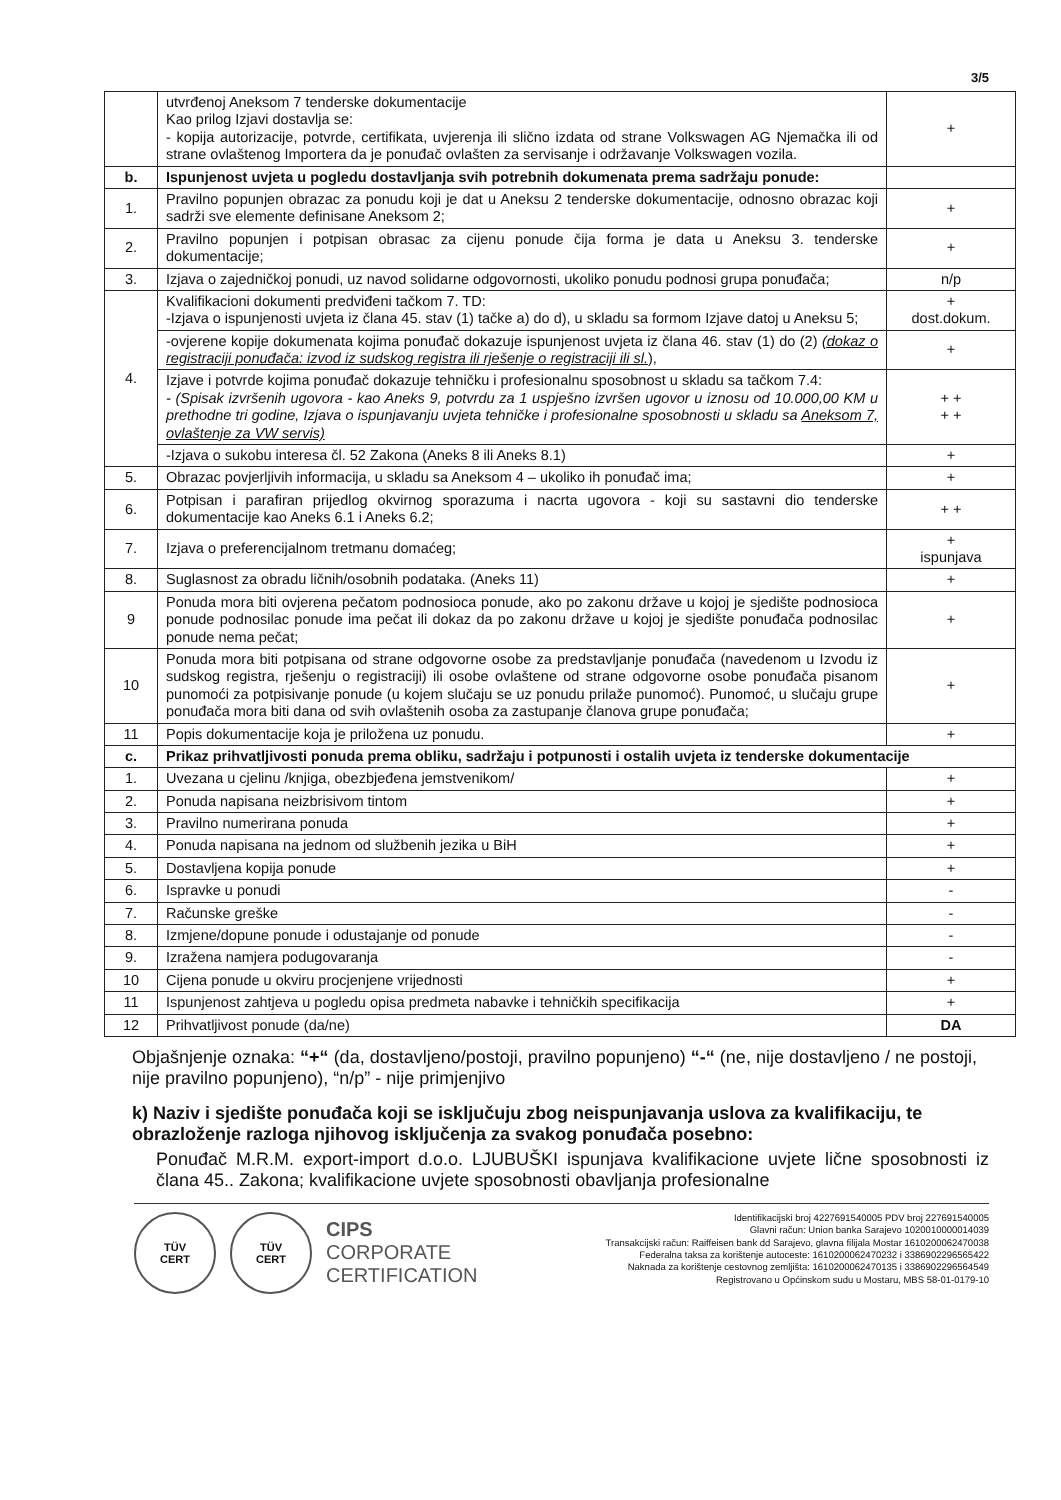3/5
| | utvrđenoj Aneksom 7 tenderske dokumentacije Kao prilog Izjavi dostavlja se: - kopija autorizacije, potvrde, certifikata, uvjerenja ili slično izdata od strane Volkswagen AG Njemačka ili od strane ovlaštenog Importera da je ponuđač ovlašten za servisanje i održavanje Volkswagen vozila. | + |
| b. | Ispunjenost uvjeta u pogledu dostavljanja svih potrebnih dokumenata prema sadržaju ponude: | |
| 1. | Pravilno popunjen obrazac za ponudu koji je dat u Aneksu 2 tenderske dokumentacije, odnosno obrazac koji sadrži sve elemente definisane Aneksom 2; | + |
| 2. | Pravilno popunjen i potpisan obrasac za cijenu ponude čija forma je data u Aneksu 3. tenderske dokumentacije; | + |
| 3. | Izjava o zajedničkoj ponudi, uz navod solidarne odgovornosti, ukoliko ponudu podnosi grupa ponuđača; | n/p |
| 4. | Kvalifikacioni dokumenti predviđeni tačkom 7. TD: -Izjava o ispunjenosti uvjeta iz člana 45. stav (1) tačke a) do d), u skladu sa formom Izjave datoj u Aneksu 5; | + dost.dokum. |
| | -ovjerene kopije dokumenata kojima ponuđač dokazuje ispunjenost uvjeta iz člana 46. stav (1) do (2) (dokaz o registraciji ponuđača: izvod iz sudskog registra ili rješenje o registraciji ili sl. ), | + |
| | Izjave i potvrde kojima ponuđač dokazuje tehničku i profesionalnu sposobnost u skladu sa tačkom 7.4: - (Spisak izvršenih ugovora - kao Aneks 9, potvrdu za 1 uspješno izvršen ugovor u iznosu od 10.000,00 KM u prethodne tri godine, Izjava o ispunjavanju uvjeta tehničke i profesionalne sposobnosti u skladu sa Aneksom 7, ovlaštenje za VW servis) | + + + + |
| | -Izjava o sukobu interesa čl. 52 Zakona (Aneks 8 ili Aneks 8.1) | + |
| 5. | Obrazac povjerljivih informacija, u skladu sa Aneksom 4 – ukoliko ih ponuđač ima; | + |
| 6. | Potpisan i parafiran prijedlog okvirnog sporazuma i nacrta ugovora - koji su sastavni dio tenderske dokumentacije kao Aneks 6.1 i Aneks 6.2; | + + |
| 7. | Izjava o preferencijalnom tretmanu domaćeg; | + ispunjava |
| 8. | Suglasnost za obradu ličnih/osobnih podataka. (Aneks 11) | + |
| 9 | Ponuda mora biti ovjerena pečatom podnosioca ponude, ako po zakonu države u kojoj je sjedište podnosioca ponude podnosilac ponude ima pečat ili dokaz da po zakonu države u kojoj je sjedište ponuđača podnosilac ponude nema pečat; | + |
| 10 | Ponuda mora biti potpisana od strane odgovorne osobe za predstavljanje ponuđača (navedenom u Izvodu iz sudskog registra, rješenju o registraciji) ili osobe ovlaštene od strane odgovorne osobe ponuđača pisanom punomoći za potpisivanje ponude (u kojem slučaju se uz ponudu prilaže punomoć). Punomoć, u slučaju grupe ponuđača mora biti dana od svih ovlaštenih osoba za zastupanje članova grupe ponuđača; | + |
| 11 | Popis dokumentacije koja je priložena uz ponudu. | + |
| c. | Prikaz prihvatljivosti ponuda prema obliku, sadržaju i potpunosti i ostalih uvjeta iz tenderske dokumentacije | |
| 1. | Uvezana u cjelinu /knjiga, obezbjeđena jemstvenikom/ | + |
| 2. | Ponuda napisana neizbrisivom tintom | + |
| 3. | Pravilno numerirana ponuda | + |
| 4. | Ponuda napisana na jednom od službenih jezika u BiH | + |
| 5. | Dostavljena kopija ponude | + |
| 6. | Ispravke u ponudi | - |
| 7. | Računske greške | - |
| 8. | Izmjene/dopune ponude i odustajanje od ponude | - |
| 9. | Izražena namjera podugovaranja | - |
| 10 | Cijena ponude u okviru procjenjene vrijednosti | + |
| 11 | Ispunjenost zahtjeva u pogledu opisa predmeta nabavke i tehničkih specifikacija | + |
| 12 | Prihvatljivost ponude (da/ne) | DA |
Objašnjenje oznaka: “+“ (da, dostavljeno/postoji, pravilno popunjeno) “-“ (ne, nije dostavljeno / ne postoji, nije pravilno popunjeno), “n/p” - nije primjenjivo
k) Naziv i sjedište ponuđača koji se isključuju zbog neispunjavanja uslova za kvalifikaciju, te obrazloženje razloga njihovog isključenja za svakog ponuđača posebno:
Ponuđač M.R.M. export-import d.o.o. LJUBUŠKI ispunjava kvalifikacione uvjete lične sposobnosti iz člana 45.. Zakona; kvalifikacione uvjete sposobnosti obavljanja profesionalne
TÜV
CERT
TÜV
CERT
CIPS
CORPORATE
CERTIFICATION
Identifikacijski broj 4227691540005 PDV broj 227691540005
Glavni račun: Union banka Sarajevo 1020010000014039
Transakcijski račun: Raiffeisen bank dd Sarajevo, glavna filijala Mostar 1610200062470038
Federalna taksa za korištenje autoceste: 1610200062470232 i 3386902296565422
Naknada za korištenje cestovnog zemljišta: 1610200062470135 i 3386902296564549
Registrovano u Općinskom sudu u Mostaru, MBS 58-01-0179-10